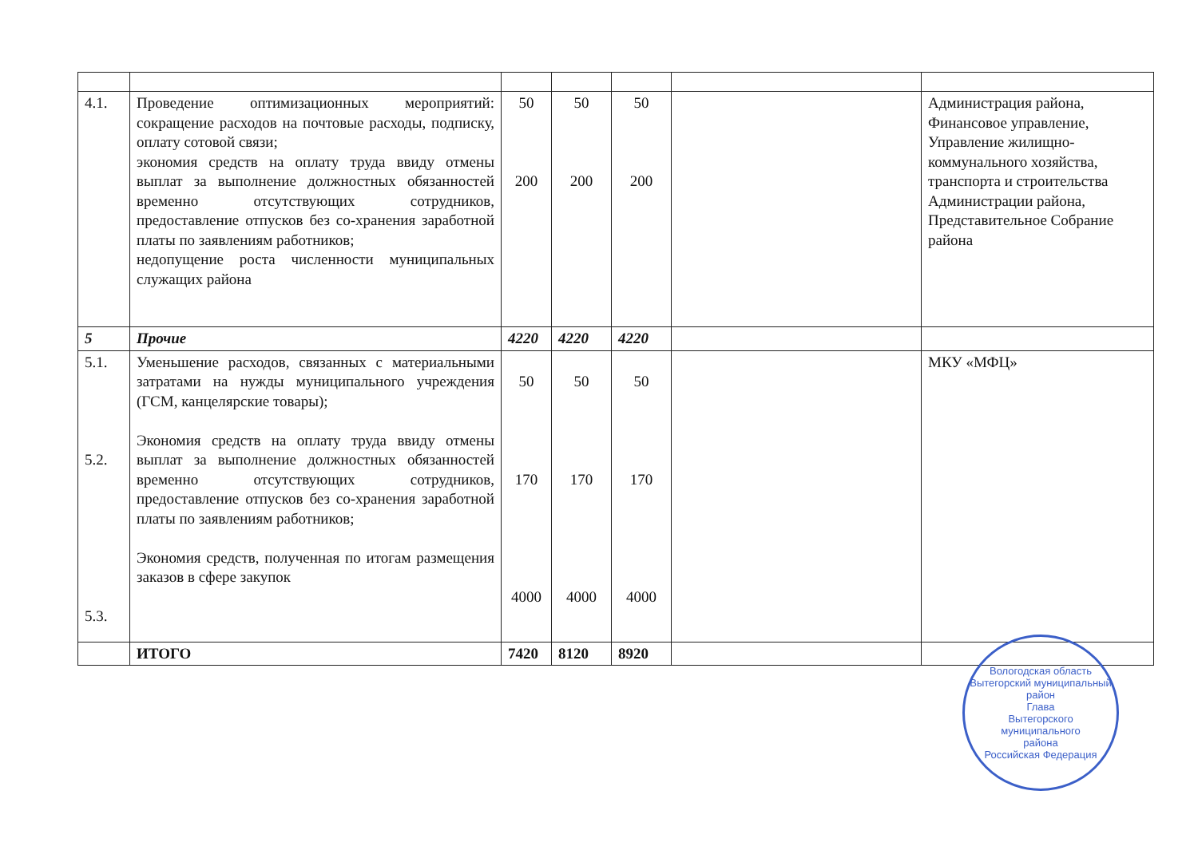| 4.1. | Проведение оптимизационных мероприятий: сокращение расходов на почтовые расходы, подписку, оплату сотовой связи; экономия средств на оплату труда ввиду отмены выплат за выполнение должностных обязанностей временно отсутствующих сотрудников, предоставление отпусков без со-хранения заработной платы по заявлениям работников; недопущение роста численности муниципальных служащих района | 50 200 | 50 200 | 50 200 | | Администрация района, Финансовое управление, Управление жилищно-коммунального хозяйства, транспорта и строительства Администрации района, Представительное Собрание района |
| 5 | Прочие | 4220 | 4220 | 4220 | | |
| 5.1. 5.2. 5.3. | Уменьшение расходов, связанных с материальными затратами на нужды муниципального учреждения (ГСМ, канцелярские товары); Экономия средств на оплату труда ввиду отмены выплат за выполнение должностных обязанностей временно отсутствующих сотрудников, предоставление отпусков без со-хранения заработной платы по заявлениям работников; Экономия средств, полученная по итогам размещения заказов в сфере закупок | 50 170 4000 | 50 170 4000 | 50 170 4000 | | МКУ «МФЦ» |
| | ИТОГО | 7420 | 8120 | 8920 | | |
Вологодская область Вытегорский муниципальный район
Глава
Вытегорского
муниципального
района
Российская Федерация